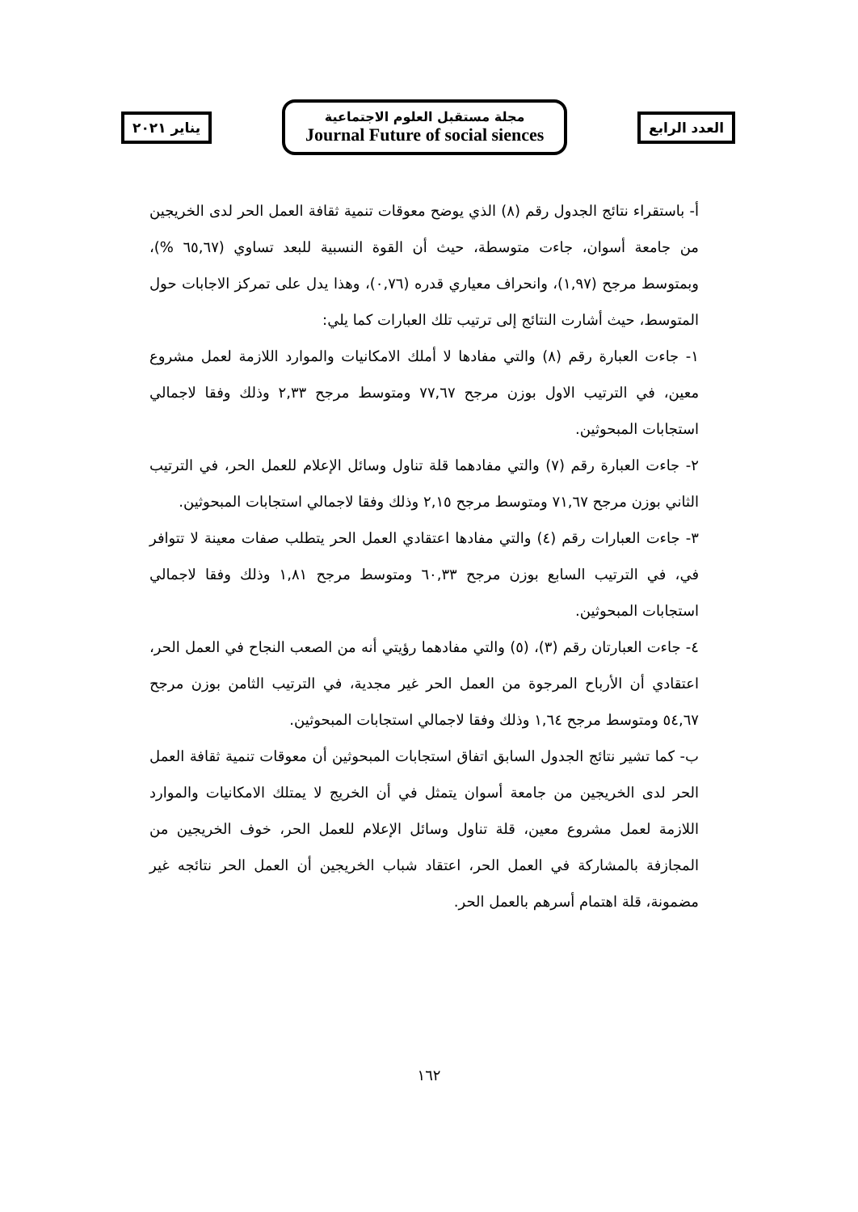يناير ٢٠٢١
مجلة مستقبل العلوم الاجتماعية
Journal Future of social siences
العدد الرابع
أ- باستقراء نتائج الجدول رقم (٨) الذي يوضح معوقات تنمية ثقافة العمل الحر لدى الخريجين من جامعة أسوان، جاءت متوسطة، حيث أن القوة النسبية للبعد تساوي (٦٥,٦٧ %)، وبمتوسط مرجح (١,٩٧)، وانحراف معياري قدره (٠,٧٦)، وهذا يدل على تمركز الاجابات حول المتوسط، حيث أشارت النتائج إلى ترتيب تلك العبارات كما يلي:
١- جاءت العبارة رقم (٨) والتي مفادها لا أملك الامكانيات والموارد اللازمة لعمل مشروع معين، في الترتيب الاول بوزن مرجح ٧٧,٦٧ ومتوسط مرجح ٢,٣٣ وذلك وفقا لاجمالي استجابات المبحوثين.
٢- جاءت العبارة رقم (٧) والتي مفادهما قلة تناول وسائل الإعلام للعمل الحر، في الترتيب الثاني بوزن مرجح ٧١,٦٧ ومتوسط مرجح ٢,١٥ وذلك وفقا لاجمالي استجابات المبحوثين.
٣- جاءت العبارات رقم (٤) والتي مفادها اعتقادي العمل الحر يتطلب صفات معينة لا تتوافر في، في الترتيب السابع بوزن مرجح ٦٠,٣٣ ومتوسط مرجح ١,٨١ وذلك وفقا لاجمالي استجابات المبحوثين.
٤- جاءت العبارتان رقم (٣)، (٥) والتي مفادهما رؤيتي أنه من الصعب النجاح في العمل الحر، اعتقادي أن الأرباح المرجوة من العمل الحر غير مجدية، في الترتيب الثامن بوزن مرجح ٥٤,٦٧ ومتوسط مرجح ١,٦٤ وذلك وفقا لاجمالي استجابات المبحوثين.
ب- كما تشير نتائج الجدول السابق اتفاق استجابات المبحوثين أن معوقات تنمية ثقافة العمل الحر لدى الخريجين من جامعة أسوان يتمثل في أن الخريج لا يمتلك الامكانيات والموارد اللازمة لعمل مشروع معين، قلة تناول وسائل الإعلام للعمل الحر، خوف الخريجين من المجازفة بالمشاركة في العمل الحر، اعتقاد شباب الخريجين أن العمل الحر نتائجه غير مضمونة، قلة اهتمام أسرهم بالعمل الحر.
١٦٢